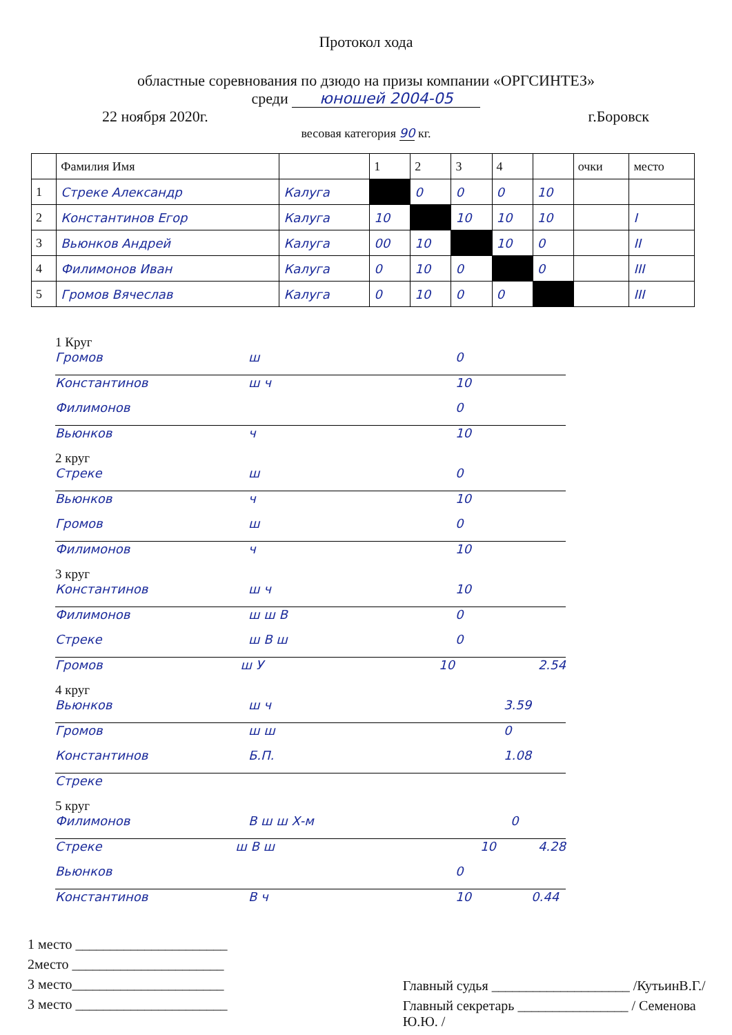Протокол хода
областные соревнования по дзюдо на призы компании «ОРГСИНТЕЗ»
среди юношей 2004-05
22 ноября 2020г. г.Боровск
весовая категория 90 кг.
| | Фамилия Имя | | 1 | 2 | 3 | 4 | | очки | место |
| --- | --- | --- | --- | --- | --- | --- | --- | --- | --- |
| 1 | Стреке Александр | Калуга | | 0 | 0 | 0 | 10 | | |
| 2 | Константинов Егор | Калуга | 10 | | 10 | 10 | 10 | | I |
| 3 | Вьюнков Андрей | Калуга | 00 | 10 | | 10 | 0 | | II |
| 4 | Филимонов Иван | Калуга | 0 | 10 | 0 | | 0 | | III |
| 5 | Громов Вячеслав | Калуга | 0 | 10 | 0 | 0 | | | III |
1 Круг
Громов ш 0
Константинов ш ч 10
Филимонов 0
Вьюнков ч 10
2 круг
Стреке ш 0
Вьюнков ч 10
Громов ш 0
Филимонов ч 10
3 круг
Константинов ш ч 10
Филимонов ш ш В 0
Стреке ш В ш 0
Громов ш У 10 2.54
4 круг
Вьюнков ш ч 3.59
Громов ш ш 0
Константинов Б.П. 1.08
Стреке
5 круг
Филимонов В ш ш Х-м 0
Стреке ш В ш 10 4.28
Вьюнков 0
Константинов В ч 10 0.44
1 место ______________________
2место ______________________
3 место______________________
3 место ______________________
Главный судья ____________________ /КутьинВ.Г./
Главный секретарь ________________ / Семенова Ю.Ю. /